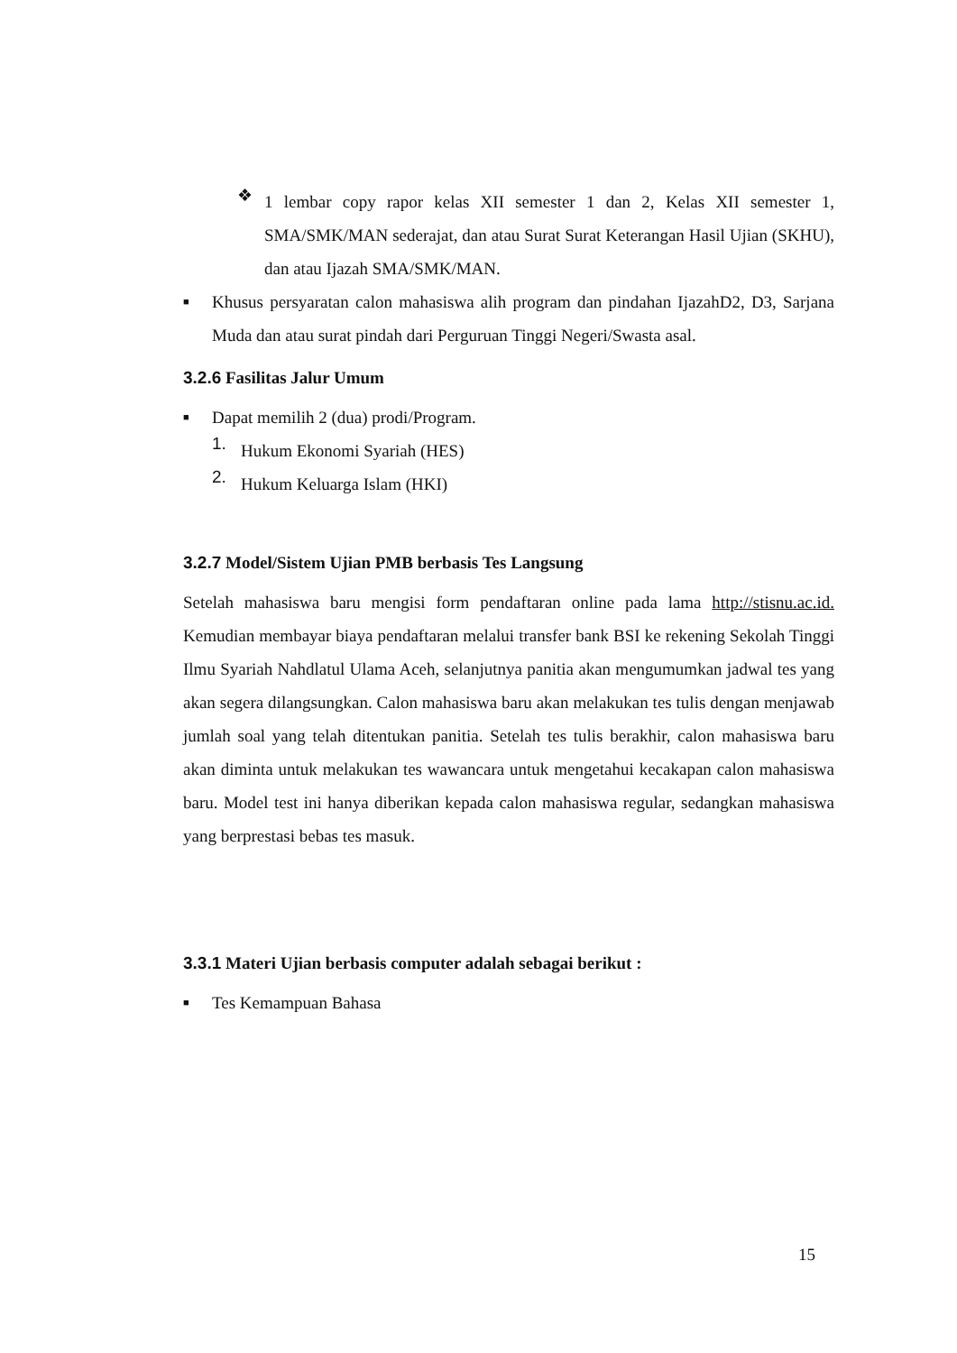❖
1 lembar copy rapor kelas XII semester 1 dan 2, Kelas XII semester 1, SMA/SMK/MAN sederajat, dan atau Surat Surat Keterangan Hasil Ujian (SKHU), dan atau Ijazah SMA/SMK/MAN.
■
Khusus persyaratan calon mahasiswa alih program dan pindahan IjazahD2, D3, Sarjana Muda dan atau surat pindah dari Perguruan Tinggi Negeri/Swasta asal.
3.2.6 Fasilitas Jalur Umum
■
Dapat memilih 2 (dua) prodi/Program.
1.
Hukum Ekonomi Syariah (HES)
2.
Hukum Keluarga Islam (HKI)
3.2.7 Model/Sistem Ujian PMB berbasis Tes Langsung
Setelah mahasiswa baru mengisi form pendaftaran online pada lama http://stisnu.ac.id. Kemudian membayar biaya pendaftaran melalui transfer bank BSI ke rekening Sekolah Tinggi Ilmu Syariah Nahdlatul Ulama Aceh, selanjutnya panitia akan mengumumkan jadwal tes yang akan segera dilangsungkan. Calon mahasiswa baru akan melakukan tes tulis dengan menjawab jumlah soal yang telah ditentukan panitia. Setelah tes tulis berakhir, calon mahasiswa baru akan diminta untuk melakukan tes wawancara untuk mengetahui kecakapan calon mahasiswa baru. Model test ini hanya diberikan kepada calon mahasiswa regular, sedangkan mahasiswa yang berprestasi bebas tes masuk.
3.3.1 Materi Ujian berbasis computer adalah sebagai berikut :
■
Tes Kemampuan Bahasa
15